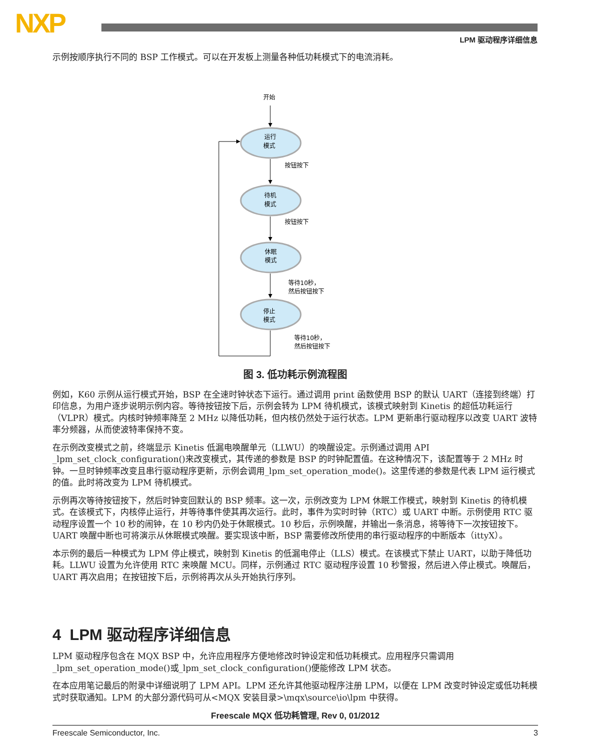NXP LPM 驱动程序详细信息
示例按顺序执行不同的 BSP 工作模式。可以在开发板上测量各种低功耗模式下的电流消耗。
开始
运行
模式
待机
模式
休眠
模式
停止
模式
按钮按下
按钮按下
等待10秒，
然后按钮按下
等待10秒，
然后按钮按下
图 3. 低功耗示例流程图
例如，K60 示例从运行模式开始，BSP 在全速时钟状态下运行。通过调用 print 函数使用 BSP 的默认 UART（连接到终端）打印信息，为用户逐步说明示例内容。等待按钮按下后，示例会转为 LPM 待机模式，该模式映射到 Kinetis 的超低功耗运行（VLPR）模式。内核时钟频率降至 2 MHz 以降低功耗，但内核仍然处于运行状态。LPM 更新串行驱动程序以改变 UART 波特率分频器，从而使波特率保持不变。
在示例改变模式之前，终端显示 Kinetis 低漏电唤醒单元（LLWU）的唤醒设定。示例通过调用 API _lpm_set_clock_configuration()来改变模式，其传递的参数是 BSP 的时钟配置值。在这种情况下，该配置等于 2 MHz 时钟。一旦时钟频率改变且串行驱动程序更新，示例会调用_lpm_set_operation_mode()。这里传递的参数是代表 LPM 运行模式的值。此时将改变为 LPM 待机模式。
示例再次等待按钮按下，然后时钟变回默认的 BSP 频率。这一次，示例改变为 LPM 休眠工作模式，映射到 Kinetis 的待机模式。在该模式下，内核停止运行，并等待事件使其再次运行。此时，事件为实时时钟（RTC）或 UART 中断。示例使用 RTC 驱动程序设置一个 10 秒的闹钟，在 10 秒内仍处于休眠模式。10 秒后，示例唤醒，并输出一条消息，将等待下一次按钮按下。UART 唤醒中断也可将演示从休眠模式唤醒。要实现该中断，BSP 需要修改所使用的串行驱动程序的中断版本（ittyX）。
本示例的最后一种模式为 LPM 停止模式，映射到 Kinetis 的低漏电停止（LLS）模式。在该模式下禁止 UART，以助于降低功耗。LLWU 设置为允许使用 RTC 来唤醒 MCU。同样，示例通过 RTC 驱动程序设置 10 秒警报，然后进入停止模式。唤醒后，UART 再次启用；在按钮按下后，示例将再次从头开始执行序列。
4 LPM 驱动程序详细信息
LPM 驱动程序包含在 MQX BSP 中，允许应用程序方便地修改时钟设定和低功耗模式。应用程序只需调用 _lpm_set_operation_mode()或_lpm_set_clock_configuration()便能修改 LPM 状态。
在本应用笔记最后的附录中详细说明了 LPM API。LPM 还允许其他驱动程序注册 LPM，以便在 LPM 改变时钟设定或低功耗模式时获取通知。LPM 的大部分源代码可从<MQX 安装目录>\mqx\source\io\lpm 中获得。
Freescale MQX 低功耗管理, Rev 0, 01/2012
Freescale Semiconductor, Inc. 3